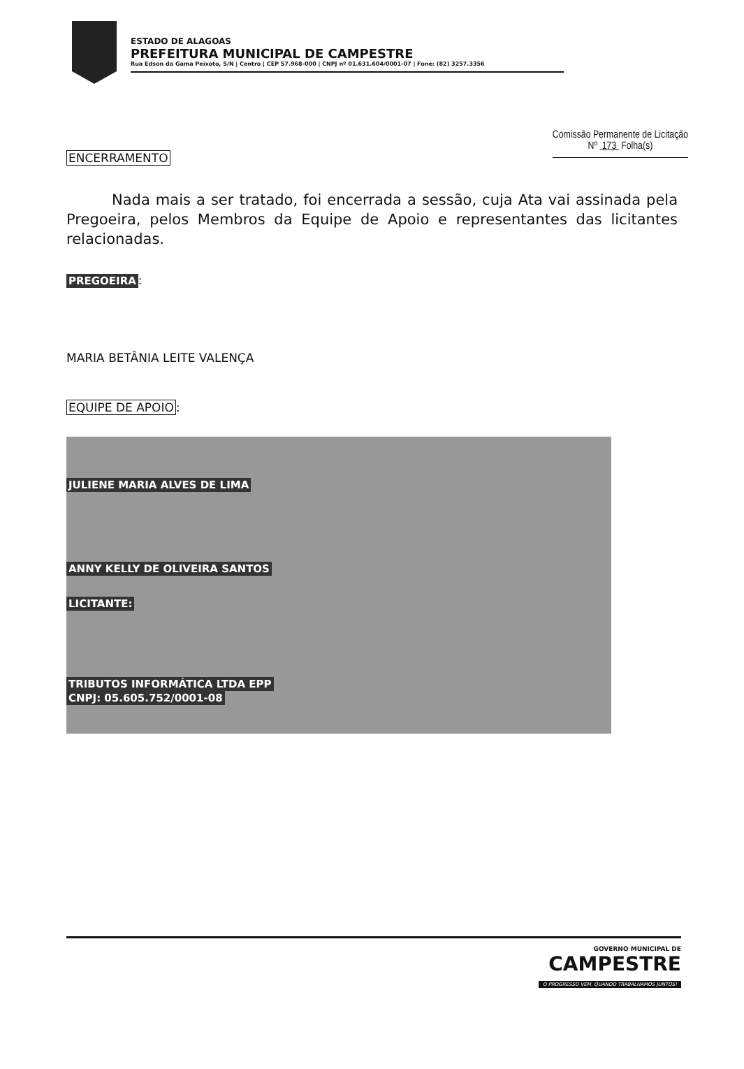ESTADO DE ALAGOAS
PREFEITURA MUNICIPAL DE CAMPESTRE
Rua Edson da Gama Peixoto, S/N | Centro | CEP 57.968-000 | CNPJ nº 01.631.604/0001-07 | Fone: (82) 3257.3356
Comissão Permanente de Licitação
Nº 173 Folha(s)
ENCERRAMENTO
Nada mais a ser tratado, foi encerrada a sessão, cuja Ata vai assinada pela Pregoeira, pelos Membros da Equipe de Apoio e representantes das licitantes relacionadas.
PREGOEIRA:
MARIA BETÂNIA LEITE VALENÇA
EQUIPE DE APOIO:
JULIENE MARIA ALVES DE LIMA
ANNY KELLY DE OLIVEIRA SANTOS
LICITANTE:
TRIBUTOS INFORMÁTICA LTDA EPP
CNPJ: 05.605.752/0001-08
GOVERNO MUNICIPAL DE
CAMPESTRE
O PROGRESSO VEM, QUANDO TRABALHAMOS JUNTOS!